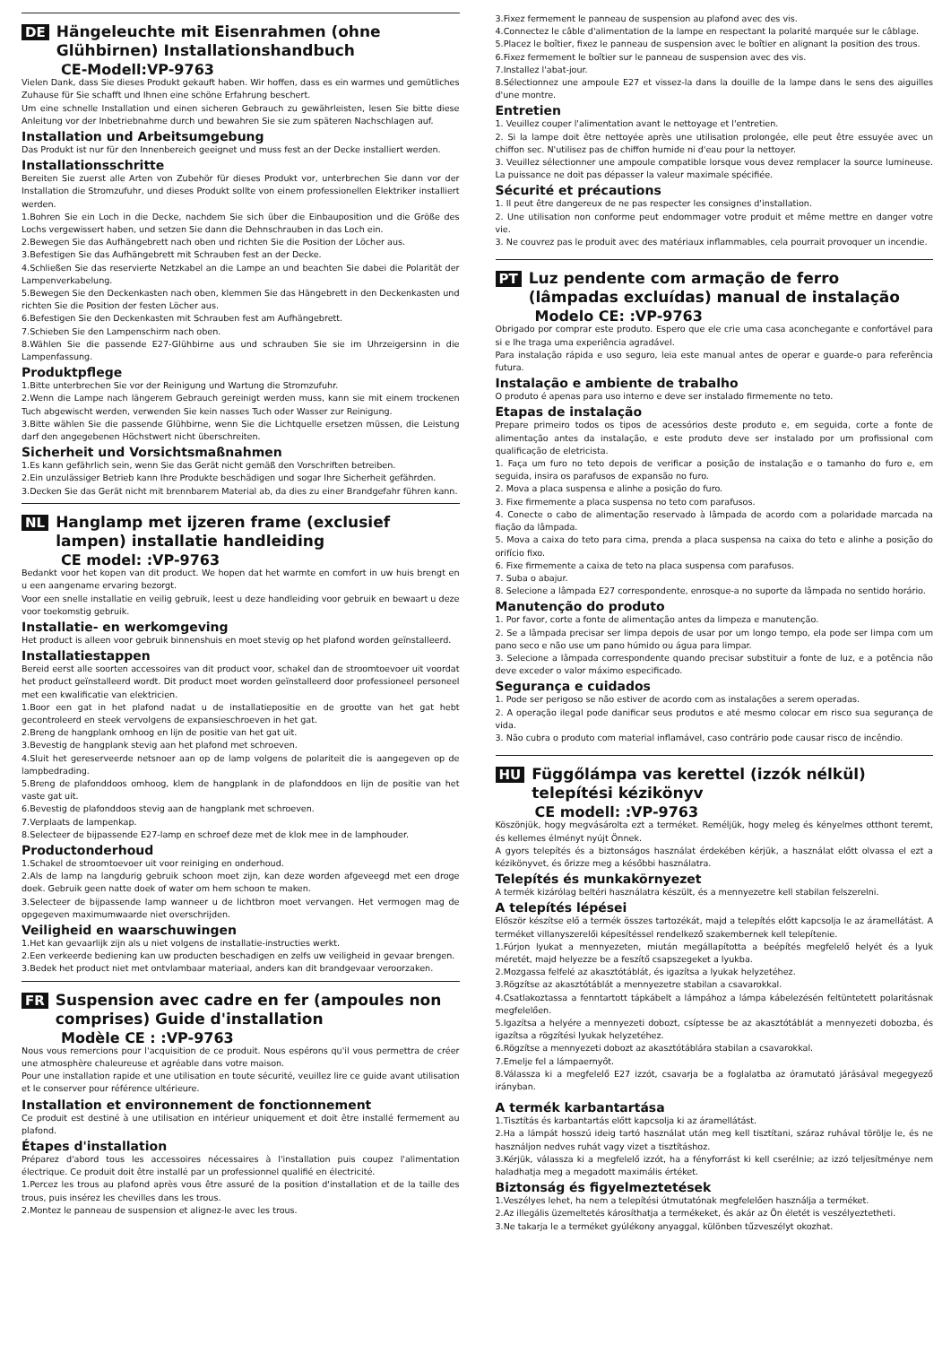DE
Hängeleuchte mit Eisenrahmen (ohne Glühbirnen) Installationshandbuch
CE-Modell:VP-9763
Vielen Dank, dass Sie dieses Produkt gekauft haben. Wir hoffen, dass es ein warmes und gemütliches Zuhause für Sie schafft und Ihnen eine schöne Erfahrung beschert.
Um eine schnelle Installation und einen sicheren Gebrauch zu gewährleisten, lesen Sie bitte diese Anleitung vor der Inbetriebnahme durch und bewahren Sie sie zum späteren Nachschlagen auf.
Installation und Arbeitsumgebung
Das Produkt ist nur für den Innenbereich geeignet und muss fest an der Decke installiert werden.
Installationsschritte
Bereiten Sie zuerst alle Arten von Zubehör für dieses Produkt vor, unterbrechen Sie dann vor der Installation die Stromzufuhr, und dieses Produkt sollte von einem professionellen Elektriker installiert werden.
1.Bohren Sie ein Loch in die Decke, nachdem Sie sich über die Einbauposition und die Größe des Lochs vergewissert haben, und setzen Sie dann die Dehnschrauben in das Loch ein.
2.Bewegen Sie das Aufhängebrett nach oben und richten Sie die Position der Löcher aus.
3.Befestigen Sie das Aufhängebrett mit Schrauben fest an der Decke.
4.Schließen Sie das reservierte Netzkabel an die Lampe an und beachten Sie dabei die Polarität der Lampenverkabelung.
5.Bewegen Sie den Deckenkasten nach oben, klemmen Sie das Hängebrett in den Deckenkasten und richten Sie die Position der festen Löcher aus.
6.Befestigen Sie den Deckenkasten mit Schrauben fest am Aufhängebrett.
7.Schieben Sie den Lampenschirm nach oben.
8.Wählen Sie die passende E27-Glühbirne aus und schrauben Sie sie im Uhrzeigersinn in die Lampenfassung.
Produktpflege
1.Bitte unterbrechen Sie vor der Reinigung und Wartung die Stromzufuhr.
2.Wenn die Lampe nach längerem Gebrauch gereinigt werden muss, kann sie mit einem trockenen Tuch abgewischt werden, verwenden Sie kein nasses Tuch oder Wasser zur Reinigung.
3.Bitte wählen Sie die passende Glühbirne, wenn Sie die Lichtquelle ersetzen müssen, die Leistung darf den angegebenen Höchstwert nicht überschreiten.
Sicherheit und Vorsichtsmaßnahmen
1.Es kann gefährlich sein, wenn Sie das Gerät nicht gemäß den Vorschriften betreiben.
2.Ein unzulässiger Betrieb kann Ihre Produkte beschädigen und sogar Ihre Sicherheit gefährden.
3.Decken Sie das Gerät nicht mit brennbarem Material ab, da dies zu einer Brandgefahr führen kann.
NL
Hanglamp met ijzeren frame (exclusief lampen) installatie handleiding
CE model: :VP-9763
Bedankt voor het kopen van dit product. We hopen dat het warmte en comfort in uw huis brengt en u een aangename ervaring bezorgt.
Voor een snelle installatie en veilig gebruik, leest u deze handleiding voor gebruik en bewaart u deze voor toekomstig gebruik.
Installatie- en werkomgeving
Het product is alleen voor gebruik binnenshuis en moet stevig op het plafond worden geïnstalleerd.
Installatiestappen
Bereid eerst alle soorten accessoires van dit product voor, schakel dan de stroomtoevoer uit voordat het product geïnstalleerd wordt. Dit product moet worden geïnstalleerd door professioneel personeel met een kwalificatie van elektricien.
1.Boor een gat in het plafond nadat u de installatiepositie en de grootte van het gat hebt gecontroleerd en steek vervolgens de expansieschroeven in het gat.
2.Breng de hangplank omhoog en lijn de positie van het gat uit.
3.Bevestig de hangplank stevig aan het plafond met schroeven.
4.Sluit het gereserveerde netsnoer aan op de lamp volgens de polariteit die is aangegeven op de lampbedrading.
5.Breng de plafonddoos omhoog, klem de hangplank in de plafonddoos en lijn de positie van het vaste gat uit.
6.Bevestig de plafonddoos stevig aan de hangplank met schroeven.
7.Verplaats de lampenkap.
8.Selecteer de bijpassende E27-lamp en schroef deze met de klok mee in de lamphouder.
Productonderhoud
1.Schakel de stroomtoevoer uit voor reiniging en onderhoud.
2.Als de lamp na langdurig gebruik schoon moet zijn, kan deze worden afgeveegd met een droge doek. Gebruik geen natte doek of water om hem schoon te maken.
3.Selecteer de bijpassende lamp wanneer u de lichtbron moet vervangen. Het vermogen mag de opgegeven maximumwaarde niet overschrijden.
Veiligheid en waarschuwingen
1.Het kan gevaarlijk zijn als u niet volgens de installatie-instructies werkt.
2.Een verkeerde bediening kan uw producten beschadigen en zelfs uw veiligheid in gevaar brengen.
3.Bedek het product niet met ontvlambaar materiaal, anders kan dit brandgevaar veroorzaken.
FR
Suspension avec cadre en fer (ampoules non comprises) Guide d'installation
Modèle CE : :VP-9763
Nous vous remercions pour l'acquisition de ce produit. Nous espérons qu'il vous permettra de créer une atmosphère chaleureuse et agréable dans votre maison.
Pour une installation rapide et une utilisation en toute sécurité, veuillez lire ce guide avant utilisation et le conserver pour référence ultérieure.
Installation et environnement de fonctionnement
Ce produit est destiné à une utilisation en intérieur uniquement et doit être installé fermement au plafond.
Étapes d'installation
Préparez d'abord tous les accessoires nécessaires à l'installation puis coupez l'alimentation électrique. Ce produit doit être installé par un professionnel qualifié en électricité.
1.Percez les trous au plafond après vous être assuré de la position d'installation et de la taille des trous, puis insérez les chevilles dans les trous.
2.Montez le panneau de suspension et alignez-le avec les trous.
3.Fixez fermement le panneau de suspension au plafond avec des vis.
4.Connectez le câble d'alimentation de la lampe en respectant la polarité marquée sur le câblage.
5.Placez le boîtier, fixez le panneau de suspension avec le boîtier en alignant la position des trous.
6.Fixez fermement le boîtier sur le panneau de suspension avec des vis.
7.Installez l'abat-jour.
8.Sélectionnez une ampoule E27 et vissez-la dans la douille de la lampe dans le sens des aiguilles d'une montre.
Entretien
1. Veuillez couper l'alimentation avant le nettoyage et l'entretien.
2. Si la lampe doit être nettoyée après une utilisation prolongée, elle peut être essuyée avec un chiffon sec. N'utilisez pas de chiffon humide ni d'eau pour la nettoyer.
3. Veuillez sélectionner une ampoule compatible lorsque vous devez remplacer la source lumineuse. La puissance ne doit pas dépasser la valeur maximale spécifiée.
Sécurité et précautions
1. Il peut être dangereux de ne pas respecter les consignes d'installation.
2. Une utilisation non conforme peut endommager votre produit et même mettre en danger votre vie.
3. Ne couvrez pas le produit avec des matériaux inflammables, cela pourrait provoquer un incendie.
PT
Luz pendente com armação de ferro (lâmpadas excluídas) manual de instalação
Modelo CE: :VP-9763
Obrigado por comprar este produto. Espero que ele crie uma casa aconchegante e confortável para si e lhe traga uma experiência agradável.
Para instalação rápida e uso seguro, leia este manual antes de operar e guarde-o para referência futura.
Instalação e ambiente de trabalho
O produto é apenas para uso interno e deve ser instalado firmemente no teto.
Etapas de instalação
Prepare primeiro todos os tipos de acessórios deste produto e, em seguida, corte a fonte de alimentação antes da instalação, e este produto deve ser instalado por um profissional com qualificação de eletricista.
1. Faça um furo no teto depois de verificar a posição de instalação e o tamanho do furo e, em seguida, insira os parafusos de expansão no furo.
2. Mova a placa suspensa e alinhe a posição do furo.
3. Fixe firmemente a placa suspensa no teto com parafusos.
4. Conecte o cabo de alimentação reservado à lâmpada de acordo com a polaridade marcada na fiação da lâmpada.
5. Mova a caixa do teto para cima, prenda a placa suspensa na caixa do teto e alinhe a posição do orifício fixo.
6. Fixe firmemente a caixa de teto na placa suspensa com parafusos.
7. Suba o abajur.
8. Selecione a lâmpada E27 correspondente, enrosque-a no suporte da lâmpada no sentido horário.
Manutenção do produto
1. Por favor, corte a fonte de alimentação antes da limpeza e manutenção.
2. Se a lâmpada precisar ser limpa depois de usar por um longo tempo, ela pode ser limpa com um pano seco e não use um pano húmido ou água para limpar.
3. Selecione a lâmpada correspondente quando precisar substituir a fonte de luz, e a potência não deve exceder o valor máximo especificado.
Segurança e cuidados
1. Pode ser perigoso se não estiver de acordo com as instalações a serem operadas.
2. A operação ilegal pode danificar seus produtos e até mesmo colocar em risco sua segurança de vida.
3. Não cubra o produto com material inflamável, caso contrário pode causar risco de incêndio.
HU
Függőlámpa vas kerettel (izzók nélkül) telepítési kézikönyv
CE modell: :VP-9763
Köszönjük, hogy megvásárolta ezt a terméket. Reméljük, hogy meleg és kényelmes otthont teremt, és kellemes élményt nyújt Önnek.
A gyors telepítés és a biztonságos használat érdekében kérjük, a használat előtt olvassa el ezt a kézikönyvet, és őrizze meg a későbbi használatra.
Telepítés és munkakörnyezet
A termék kizárólag beltéri használatra készült, és a mennyezetre kell stabilan felszerelni.
A telepítés lépései
Először készítse elő a termék összes tartozékát, majd a telepítés előtt kapcsolja le az áramellátást. A terméket villanyszerelői képesítéssel rendelkező szakembernek kell telepítenie.
1.Fúrjon lyukat a mennyezeten, miután megállapította a beépítés megfelelő helyét és a lyuk méretét, majd helyezze be a feszítő csapszegeket a lyukba.
2.Mozgassa felfelé az akasztótáblát, és igazítsa a lyukak helyzetéhez.
3.Rögzítse az akasztótáblát a mennyezetre stabilan a csavarokkal.
4.Csatlakoztassa a fenntartott tápkábelt a lámpához a lámpa kábelezésén feltüntetett polaritásnak megfelelően.
5.Igazítsa a helyére a mennyezeti dobozt, csíptesse be az akasztótáblát a mennyezeti dobozba, és igazítsa a rögzítési lyukak helyzetéhez.
6.Rögzítse a mennyezeti dobozt az akasztótáblára stabilan a csavarokkal.
7.Emelje fel a lámpaernyőt.
8.Válassza ki a megfelelő E27 izzót, csavarja be a foglalatba az óramutató járásával megegyező irányban.
A termék karbantartása
1.Tisztítás és karbantartás előtt kapcsolja ki az áramellátást.
2.Ha a lámpát hosszú ideig tartó használat után meg kell tisztítani, száraz ruhával törölje le, és ne használjon nedves ruhát vagy vizet a tisztításhoz.
3.Kérjük, válassza ki a megfelelő izzót, ha a fényforrást ki kell cserélnie; az izzó teljesítménye nem haladhatja meg a megadott maximális értéket.
Biztonság és figyelmeztetések
1.Veszélyes lehet, ha nem a telepítési útmutatónak megfelelően használja a terméket.
2.Az illegális üzemeltetés károsíthatja a termékeket, és akár az Ön életét is veszélyeztetheti.
3.Ne takarja le a terméket gyúlékony anyaggal, különben tűzveszélyt okozhat.